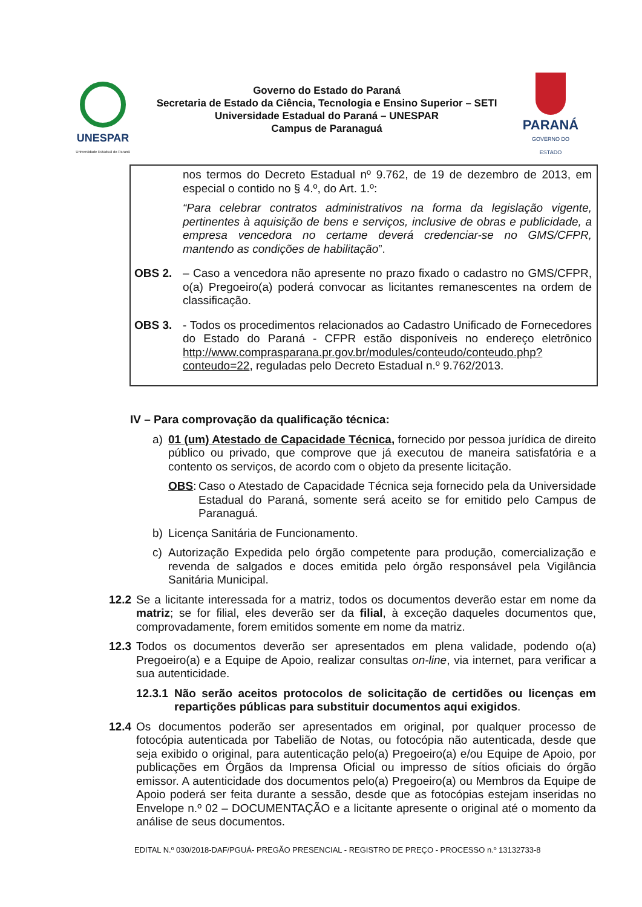UNESPAR
Universidade Estadual do Paraná
Governo do Estado do Paraná
Secretaria de Estado da Ciência, Tecnologia e Ensino Superior – SETI
Universidade Estadual do Paraná – UNESPAR
Campus de Paranaguá
PARANÁ
GOVERNO DO ESTADO
nos termos do Decreto Estadual nº 9.762, de 19 de dezembro de 2013, em especial o contido no § 4.º, do Art. 1.º:
“Para celebrar contratos administrativos na forma da legislação vigente, pertinentes à aquisição de bens e serviços, inclusive de obras e publicidade, a empresa vencedora no certame deverá credenciar-se no GMS/CFPR, mantendo as condições de habilitação”.
OBS 2. – Caso a vencedora não apresente no prazo fixado o cadastro no GMS/CFPR, o(a) Pregoeiro(a) poderá convocar as licitantes remanescentes na ordem de classificação.
OBS 3. - Todos os procedimentos relacionados ao Cadastro Unificado de Fornecedores do Estado do Paraná - CFPR estão disponíveis no endereço eletrônico http://www.comprasparana.pr.gov.br/modules/conteudo/conteudo.php?conteudo=22, reguladas pelo Decreto Estadual n.º 9.762/2013.
IV – Para comprovação da qualificação técnica:
a) 01 (um) Atestado de Capacidade Técnica, fornecido por pessoa jurídica de direito público ou privado, que comprove que já executou de maneira satisfatória e a contento os serviços, de acordo com o objeto da presente licitação.
OBS: Caso o Atestado de Capacidade Técnica seja fornecido pela da Universidade Estadual do Paraná, somente será aceito se for emitido pelo Campus de Paranaguá.
b) Licença Sanitária de Funcionamento.
c) Autorização Expedida pelo órgão competente para produção, comercialização e revenda de salgados e doces emitida pelo órgão responsável pela Vigilância Sanitária Municipal.
12.2 Se a licitante interessada for a matriz, todos os documentos deverão estar em nome da matriz; se for filial, eles deverão ser da filial, à exceção daqueles documentos que, comprovadamente, forem emitidos somente em nome da matriz.
12.3 Todos os documentos deverão ser apresentados em plena validade, podendo o(a) Pregoeiro(a) e a Equipe de Apoio, realizar consultas on-line, via internet, para verificar a sua autenticidade.
12.3.1 Não serão aceitos protocolos de solicitação de certidões ou licenças em repartições públicas para substituir documentos aqui exigidos.
12.4 Os documentos poderão ser apresentados em original, por qualquer processo de fotocópia autenticada por Tabelião de Notas, ou fotocópia não autenticada, desde que seja exibido o original, para autenticação pelo(a) Pregoeiro(a) e/ou Equipe de Apoio, por publicações em Órgãos da Imprensa Oficial ou impresso de sítios oficiais do órgão emissor. A autenticidade dos documentos pelo(a) Pregoeiro(a) ou Membros da Equipe de Apoio poderá ser feita durante a sessão, desde que as fotocópias estejam inseridas no Envelope n.º 02 – DOCUMENTAÇÃO e a licitante apresente o original até o momento da análise de seus documentos.
EDITAL N.º 030/2018-DAF/PGUÁ- PREGÃO PRESENCIAL - REGISTRO DE PREÇO - PROCESSO n.º 13132733-8